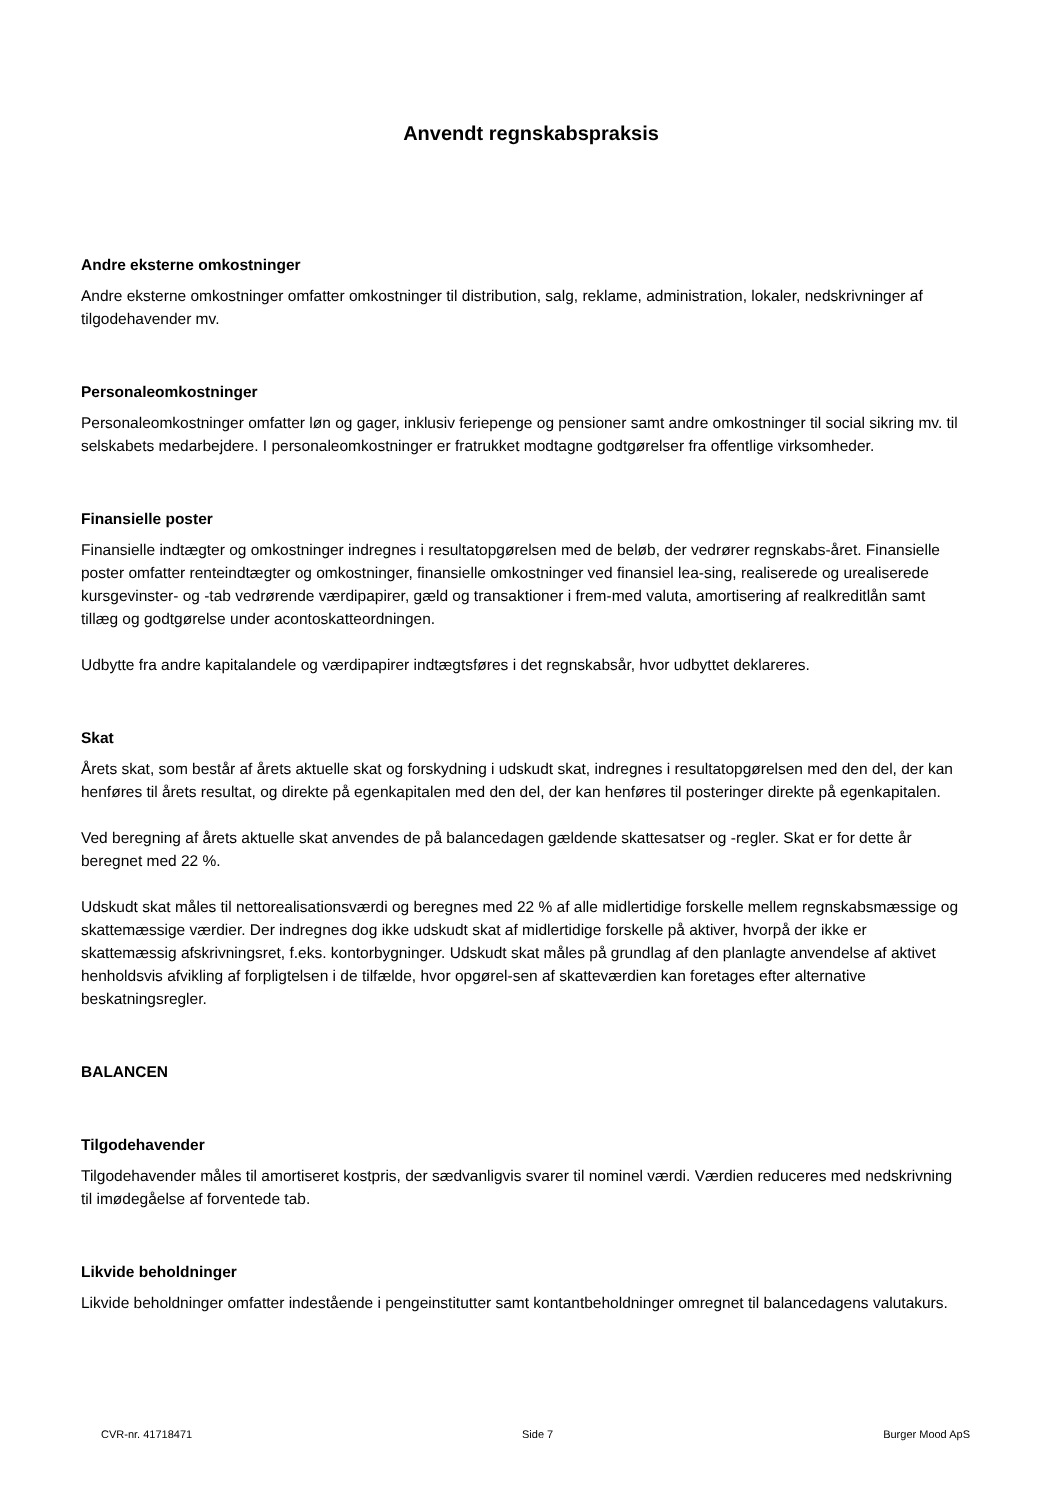Anvendt regnskabspraksis
Andre eksterne omkostninger
Andre eksterne omkostninger omfatter omkostninger til distribution, salg, reklame, administration, lokaler, nedskrivninger af tilgodehavender mv.
Personaleomkostninger
Personaleomkostninger omfatter løn og gager, inklusiv feriepenge og pensioner samt andre omkostninger til social sikring mv. til selskabets medarbejdere. I personaleomkostninger er fratrukket modtagne godtgørelser fra offentlige virksomheder.
Finansielle poster
Finansielle indtægter og omkostninger indregnes i resultatopgørelsen med de beløb, der vedrører regnskabs-året. Finansielle poster omfatter renteindtægter og omkostninger, finansielle omkostninger ved finansiel lea-sing, realiserede og urealiserede kursgevinster- og -tab vedrørende værdipapirer, gæld og transaktioner i frem-med valuta, amortisering af realkreditlån samt tillæg og godtgørelse under acontoskatteordningen.
Udbytte fra andre kapitalandele og værdipapirer indtægtsføres i det regnskabsår, hvor udbyttet deklareres.
Skat
Årets skat, som består af årets aktuelle skat og forskydning i udskudt skat, indregnes i resultatopgørelsen med den del, der kan henføres til årets resultat, og direkte på egenkapitalen med den del, der kan henføres til posteringer direkte på egenkapitalen.
Ved beregning af årets aktuelle skat anvendes de på balancedagen gældende skattesatser og -regler. Skat er for dette år beregnet med 22 %.
Udskudt skat måles til nettorealisationsværdi og beregnes med 22 % af alle midlertidige forskelle mellem regnskabsmæssige og skattemæssige værdier. Der indregnes dog ikke udskudt skat af midlertidige forskelle på aktiver, hvorpå der ikke er skattemæssig afskrivningsret, f.eks. kontorbygninger. Udskudt skat måles på grundlag af den planlagte anvendelse af aktivet henholdsvis afvikling af forpligtelsen i de tilfælde, hvor opgørel-sen af skatteværdien kan foretages efter alternative beskatningsregler.
BALANCEN
Tilgodehavender
Tilgodehavender måles til amortiseret kostpris, der sædvanligvis svarer til nominel værdi. Værdien reduceres med nedskrivning til imødegåelse af forventede tab.
Likvide beholdninger
Likvide beholdninger omfatter indestående i pengeinstitutter samt kontantbeholdninger omregnet til balancedagens valutakurs.
CVR-nr. 41718471 Side 7 Burger Mood ApS